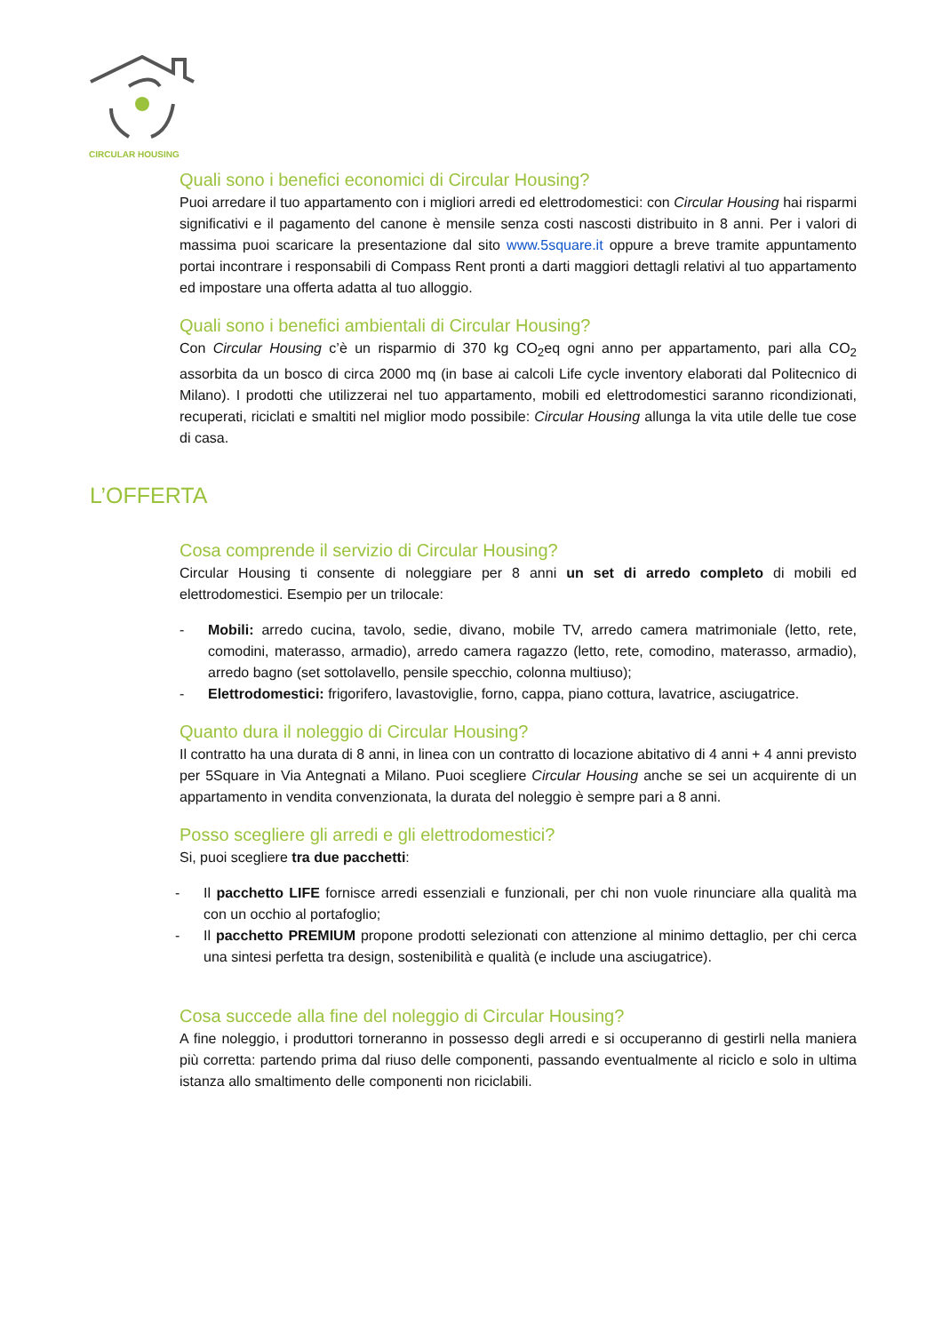CIRCULAR HOUSING
Quali sono i benefici economici di Circular Housing?
Puoi arredare il tuo appartamento con i migliori arredi ed elettrodomestici: con Circular Housing hai risparmi significativi e il pagamento del canone è mensile senza costi nascosti distribuito in 8 anni. Per i valori di massima puoi scaricare la presentazione dal sito www.5square.it oppure a breve tramite appuntamento portai incontrare i responsabili di Compass Rent pronti a darti maggiori dettagli relativi al tuo appartamento ed impostare una offerta adatta al tuo alloggio.
Quali sono i benefici ambientali di Circular Housing?
Con Circular Housing c’è un risparmio di 370 kg CO<sub>2</sub>eq ogni anno per appartamento, pari alla CO<sub>2</sub> assorbita da un bosco di circa 2000 mq (in base ai calcoli Life cycle inventory elaborati dal Politecnico di Milano). I prodotti che utilizzerai nel tuo appartamento, mobili ed elettrodomestici saranno ricondizionati, recuperati, riciclati e smaltiti nel miglior modo possibile: Circular Housing allunga la vita utile delle tue cose di casa.
L’OFFERTA
Cosa comprende il servizio di Circular Housing?
Circular Housing ti consente di noleggiare per 8 anni un set di arredo completo di mobili ed elettrodomestici. Esempio per un trilocale:
- Mobili: arredo cucina, tavolo, sedie, divano, mobile TV, arredo camera matrimoniale (letto, rete, comodini, materasso, armadio), arredo camera ragazzo (letto, rete, comodino, materasso, armadio), arredo bagno (set sottolavello, pensile specchio, colonna multiuso);
- Elettrodomestici: frigorifero, lavastoviglie, forno, cappa, piano cottura, lavatrice, asciugatrice.
Quanto dura il noleggio di Circular Housing?
Il contratto ha una durata di 8 anni, in linea con un contratto di locazione abitativo di 4 anni + 4 anni previsto per 5Square in Via Antegnati a Milano. Puoi scegliere Circular Housing anche se sei un acquirente di un appartamento in vendita convenzionata, la durata del noleggio è sempre pari a 8 anni.
Posso scegliere gli arredi e gli elettrodomestici?
Si, puoi scegliere tra due pacchetti:
- Il pacchetto LIFE fornisce arredi essenziali e funzionali, per chi non vuole rinunciare alla qualità ma con un occhio al portafoglio;
- Il pacchetto PREMIUM propone prodotti selezionati con attenzione al minimo dettaglio, per chi cerca una sintesi perfetta tra design, sostenibilità e qualità (e include una asciugatrice).
Cosa succede alla fine del noleggio di Circular Housing?
A fine noleggio, i produttori torneranno in possesso degli arredi e si occuperanno di gestirli nella maniera più corretta: partendo prima dal riuso delle componenti, passando eventualmente al riciclo e solo in ultima istanza allo smaltimento delle componenti non riciclabili.